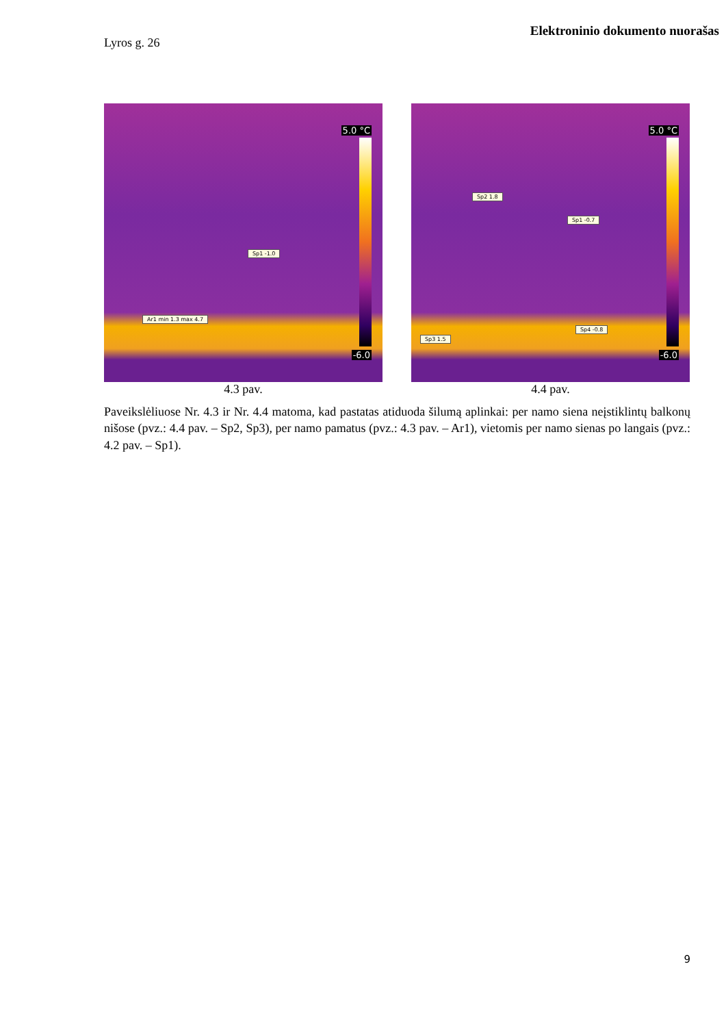Elektroninio dokumento nuorašas
Lyros g. 26
5.0 °C
-6.0
Sp1 -1.0
Ar1 min 1.3 max 4.7
4.3 pav.
5.0 °C
-6.0
Sp2 1.8
Sp1 -0.7
Sp4 -0.8
Sp3 1.5
4.4 pav.
Paveikslėliuose Nr. 4.3 ir Nr. 4.4 matoma, kad pastatas atiduoda šilumą aplinkai: per namo siena neįstiklintų balkonų nišose (pvz.: 4.4 pav. – Sp2, Sp3), per namo pamatus (pvz.: 4.3 pav. – Ar1), vietomis per namo sienas po langais (pvz.: 4.2 pav. – Sp1).
9